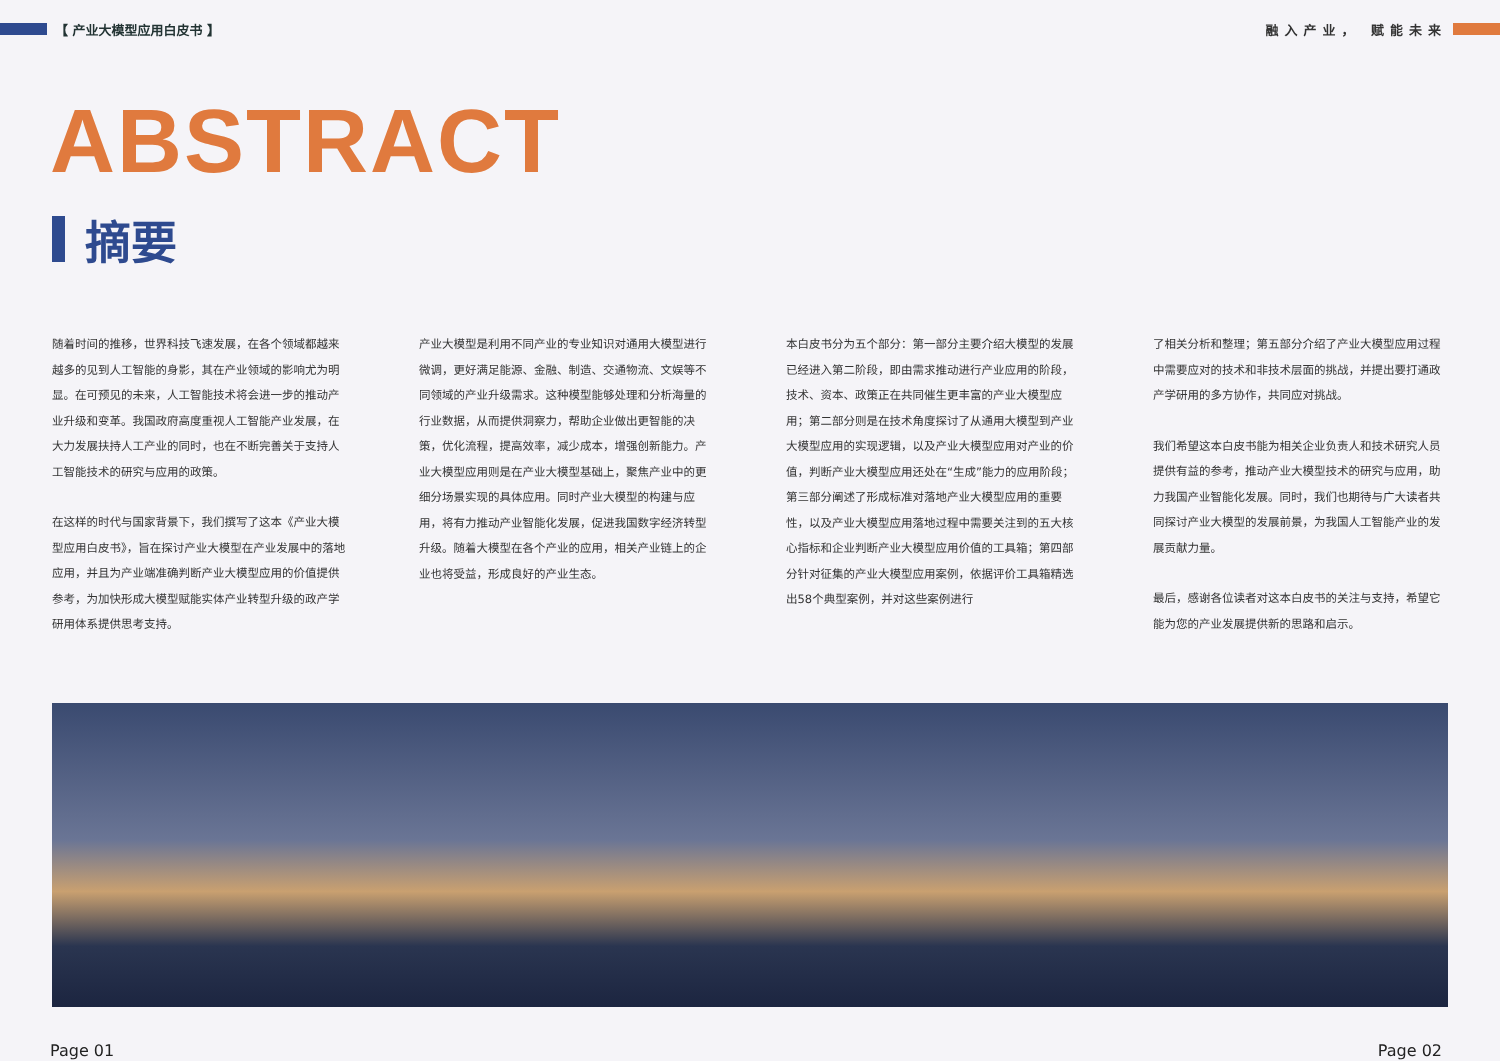【 产业大模型应用白皮书 】 融入产业， 赋能未来
ABSTRACT
摘要
随着时间的推移，世界科技飞速发展，在各个领域都越来越多的见到人工智能的身影，其在产业领域的影响尤为明显。在可预见的未来，人工智能技术将会进一步的推动产业升级和变革。我国政府高度重视人工智能产业发展，在大力发展扶持人工产业的同时，也在不断完善关于支持人工智能技术的研究与应用的政策。
在这样的时代与国家背景下，我们撰写了这本《产业大模型应用白皮书》，旨在探讨产业大模型在产业发展中的落地应用，并且为产业端准确判断产业大模型应用的价值提供参考，为加快形成大模型赋能实体产业转型升级的政产学研用体系提供思考支持。
产业大模型是利用不同产业的专业知识对通用大模型进行微调，更好满足能源、金融、制造、交通物流、文娱等不同领域的产业升级需求。这种模型能够处理和分析海量的行业数据，从而提供洞察力，帮助企业做出更智能的决策，优化流程，提高效率，减少成本，增强创新能力。产业大模型应用则是在产业大模型基础上，聚焦产业中的更细分场景实现的具体应用。同时产业大模型的构建与应用，将有力推动产业智能化发展，促进我国数字经济转型升级。随着大模型在各个产业的应用，相关产业链上的企业也将受益，形成良好的产业生态。
本白皮书分为五个部分：第一部分主要介绍大模型的发展已经进入第二阶段，即由需求推动进行产业应用的阶段，技术、资本、政策正在共同催生更丰富的产业大模型应用；第二部分则是在技术角度探讨了从通用大模型到产业大模型应用的实现逻辑，以及产业大模型应用对产业的价值，判断产业大模型应用还处在“生成”能力的应用阶段；第三部分阐述了形成标准对落地产业大模型应用的重要性，以及产业大模型应用落地过程中需要关注到的五大核心指标和企业判断产业大模型应用价值的工具箱；第四部分针对征集的产业大模型应用案例，依据评价工具箱精选出58个典型案例，并对这些案例进行
了相关分析和整理；第五部分介绍了产业大模型应用过程中需要应对的技术和非技术层面的挑战，并提出要打通政产学研用的多方协作，共同应对挑战。
我们希望这本白皮书能为相关企业负责人和技术研究人员提供有益的参考，推动产业大模型技术的研究与应用，助力我国产业智能化发展。同时，我们也期待与广大读者共同探讨产业大模型的发展前景，为我国人工智能产业的发展贡献力量。
最后，感谢各位读者对这本白皮书的关注与支持，希望它能为您的产业发展提供新的思路和启示。
Page 01 Page 02